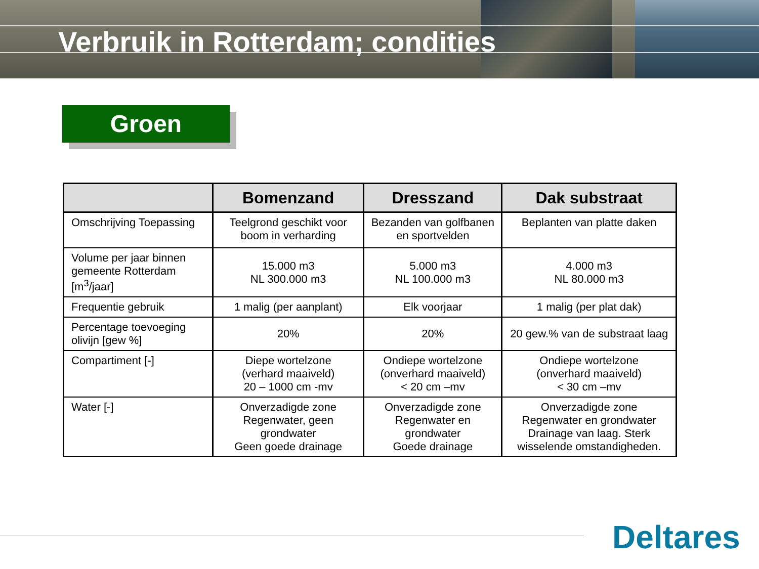Verbruik in Rotterdam; condities
Groen
| | Bomenzand | Dresszand | Dak substraat |
| --- | --- | --- | --- |
| Omschrijving Toepassing | Teelgrond geschikt voor boom in verharding | Bezanden van golfbanen en sportvelden | Beplanten van platte daken |
| Volume per jaar binnen gemeente Rotterdam [m<sup>3</sup>/jaar] | 15.000 m3 NL 300.000 m3 | 5.000 m3 NL 100.000 m3 | 4.000 m3 NL 80.000 m3 |
| Frequentie gebruik | 1 malig (per aanplant) | Elk voorjaar | 1 malig (per plat dak) |
| Percentage toevoeging olivijn [gew %] | 20% | 20% | 20 gew.% van de substraat laag |
| Compartiment [-] | Diepe wortelzone (verhard maaiveld) 20 – 1000 cm -mv | Ondiepe wortelzone (onverhard maaiveld) < 20 cm –mv | Ondiepe wortelzone (onverhard maaiveld) < 30 cm –mv |
| Water [-] | Onverzadigde zone Regenwater, geen grondwater Geen goede drainage | Onverzadigde zone Regenwater en grondwater Goede drainage | Onverzadigde zone Regenwater en grondwater Drainage van laag. Sterk wisselende omstandigheden. |
Deltares